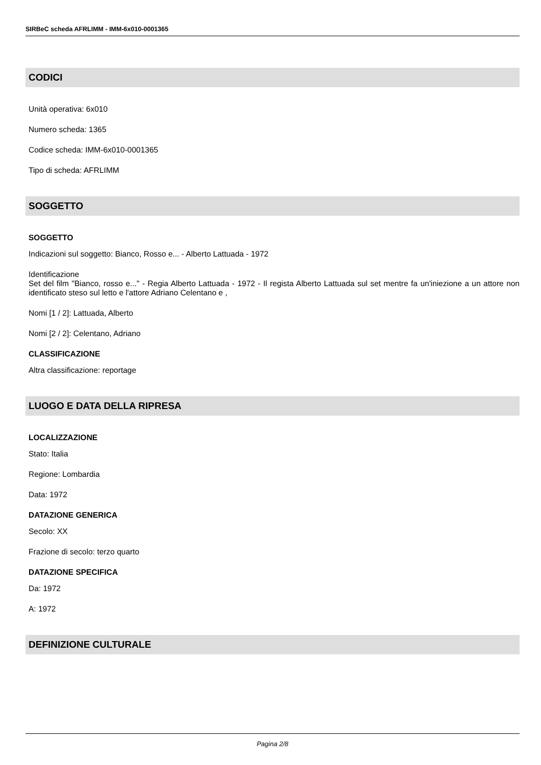SIRBeC scheda AFRLIMM - IMM-6x010-0001365
CODICI
Unità operativa: 6x010
Numero scheda: 1365
Codice scheda: IMM-6x010-0001365
Tipo di scheda: AFRLIMM
SOGGETTO
SOGGETTO
Indicazioni sul soggetto: Bianco, Rosso e... - Alberto Lattuada - 1972
Identificazione
Set del film "Bianco, rosso e..." - Regia Alberto Lattuada - 1972 - Il regista Alberto Lattuada sul set mentre fa un'iniezione a un attore non identificato steso sul letto e l'attore Adriano Celentano e ,
Nomi [1 / 2]: Lattuada, Alberto
Nomi [2 / 2]: Celentano, Adriano
CLASSIFICAZIONE
Altra classificazione: reportage
LUOGO E DATA DELLA RIPRESA
LOCALIZZAZIONE
Stato: Italia
Regione: Lombardia
Data: 1972
DATAZIONE GENERICA
Secolo: XX
Frazione di secolo: terzo quarto
DATAZIONE SPECIFICA
Da: 1972
A: 1972
DEFINIZIONE CULTURALE
Pagina 2/8